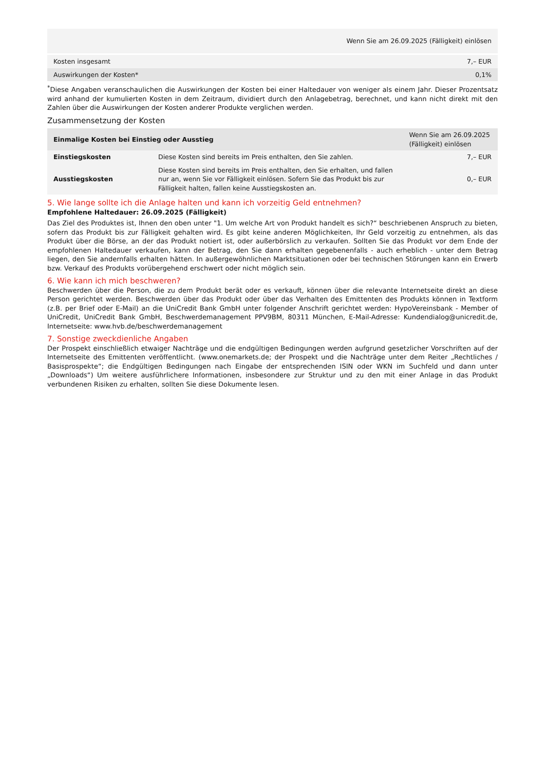| Wenn Sie am 26.09.2025 (Fälligkeit) einlösen | |
| --- | --- |
| Kosten insgesamt | 7,– EUR |
| Auswirkungen der Kosten* | 0,1% |
<sup>*</sup> Diese Angaben veranschaulichen die Auswirkungen der Kosten bei einer Haltedauer von weniger als einem Jahr. Dieser Prozentsatz wird anhand der kumulierten Kosten in dem Zeitraum, dividiert durch den Anlagebetrag, berechnet, und kann nicht direkt mit den Zahlen über die Auswirkungen der Kosten anderer Produkte verglichen werden.
Zusammensetzung der Kosten
| Einmalige Kosten bei Einstieg oder Ausstieg | | Wenn Sie am 26.09.2025 (Fälligkeit) einlösen |
| --- | --- | --- |
| Einstiegskosten | Diese Kosten sind bereits im Preis enthalten, den Sie zahlen. | 7,– EUR |
| Ausstiegskosten | Diese Kosten sind bereits im Preis enthalten, den Sie erhalten, und fallen nur an, wenn Sie vor Fälligkeit einlösen. Sofern Sie das Produkt bis zur Fälligkeit halten, fallen keine Ausstiegskosten an. | 0,– EUR |
5. Wie lange sollte ich die Anlage halten und kann ich vorzeitig Geld entnehmen?
Empfohlene Haltedauer: 26.09.2025 (Fälligkeit)
Das Ziel des Produktes ist, Ihnen den oben unter "1. Um welche Art von Produkt handelt es sich?“ beschriebenen Anspruch zu bieten, sofern das Produkt bis zur Fälligkeit gehalten wird. Es gibt keine anderen Möglichkeiten, Ihr Geld vorzeitig zu entnehmen, als das Produkt über die Börse, an der das Produkt notiert ist, oder außerbörslich zu verkaufen. Sollten Sie das Produkt vor dem Ende der empfohlenen Haltedauer verkaufen, kann der Betrag, den Sie dann erhalten gegebenenfalls - auch erheblich - unter dem Betrag liegen, den Sie andernfalls erhalten hätten. In außergewöhnlichen Marktsituationen oder bei technischen Störungen kann ein Erwerb bzw. Verkauf des Produkts vorübergehend erschwert oder nicht möglich sein.
6. Wie kann ich mich beschweren?
Beschwerden über die Person, die zu dem Produkt berät oder es verkauft, können über die relevante Internetseite direkt an diese Person gerichtet werden. Beschwerden über das Produkt oder über das Verhalten des Emittenten des Produkts können in Textform (z.B. per Brief oder E-Mail) an die UniCredit Bank GmbH unter folgender Anschrift gerichtet werden: HypoVereinsbank - Member of UniCredit, UniCredit Bank GmbH, Beschwerdemanagement PPV9BM, 80311 München, E-Mail-Adresse: Kundendialog@unicredit.de, Internetseite: www.hvb.de/beschwerdemanagement
7. Sonstige zweckdienliche Angaben
Der Prospekt einschließlich etwaiger Nachträge und die endgültigen Bedingungen werden aufgrund gesetzlicher Vorschriften auf der Internetseite des Emittenten veröffentlicht. (www.onemarkets.de; der Prospekt und die Nachträge unter dem Reiter „Rechtliches / Basisprospekte“; die Endgültigen Bedingungen nach Eingabe der entsprechenden ISIN oder WKN im Suchfeld und dann unter „Downloads“) Um weitere ausführlichere Informationen, insbesondere zur Struktur und zu den mit einer Anlage in das Produkt verbundenen Risiken zu erhalten, sollten Sie diese Dokumente lesen.